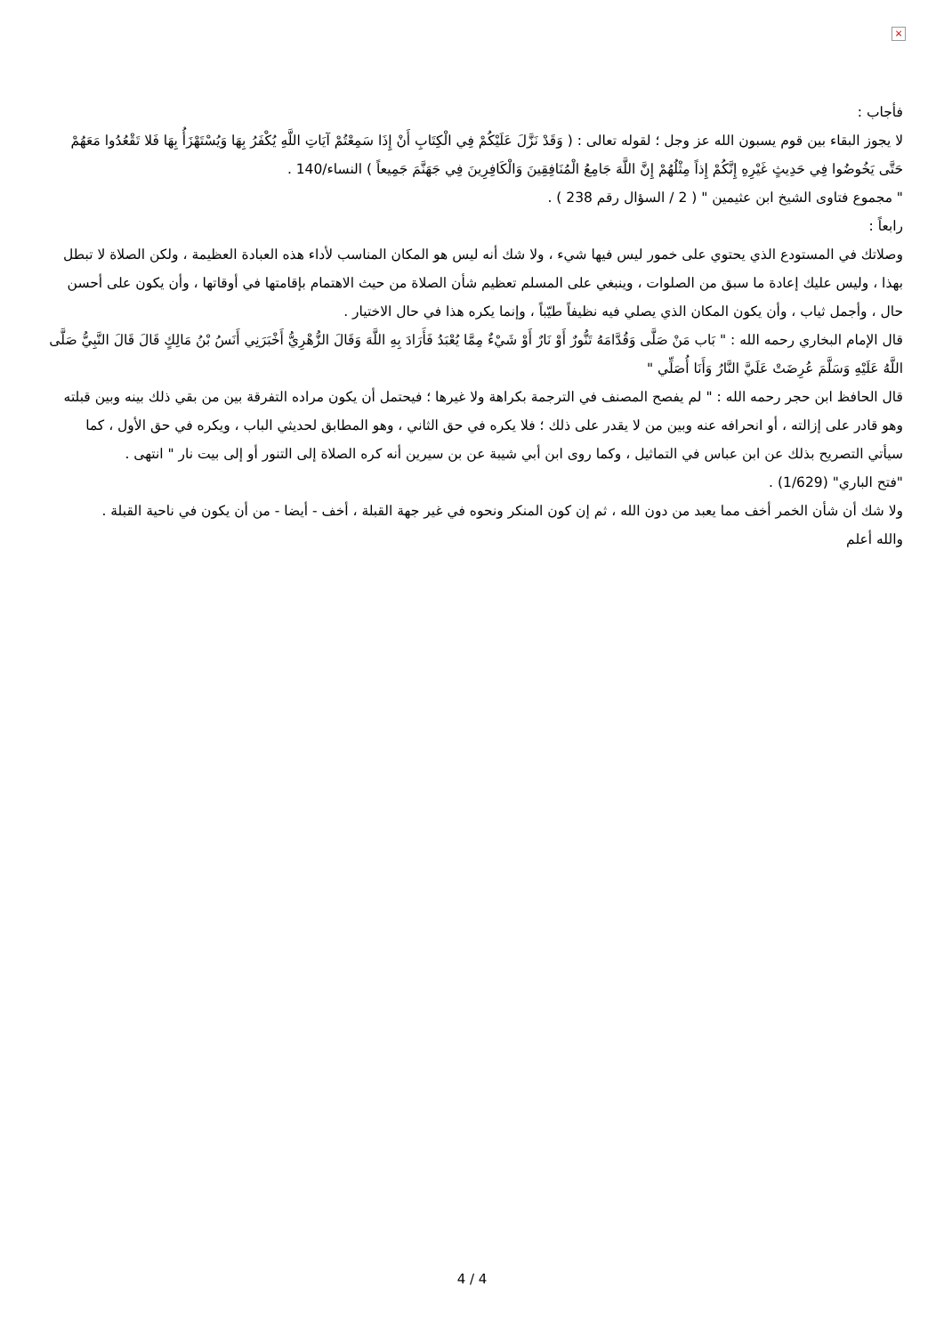×
فأجاب :
لا يجوز البقاء بين قوم يسبون الله عز وجل ؛ لقوله تعالى : ( وَقَدْ نَزَّلَ عَلَيْكُمْ فِي الْكِتَابِ أَنْ إِذَا سَمِعْتُمْ آيَاتِ اللَّهِ يُكْفَرُ بِهَا وَيُسْتَهْزَأُ بِهَا فَلا تَقْعُدُوا مَعَهُمْ حَتَّى يَخُوضُوا فِي حَدِيثٍ غَيْرِهِ إِنَّكُمْ إِذاً مِثْلُهُمْ إِنَّ اللَّهَ جَامِعُ الْمُنَافِقِينَ وَالْكَافِرِينَ فِي جَهَنَّمَ جَمِيعاً ) النساء/140 .
" مجموع فتاوى الشيخ ابن عثيمين " ( 2 / السؤال رقم 238 ) .
رابعاً :
وصلاتك في المستودع الذي يحتوي على خمور ليس فيها شيء ، ولا شك أنه ليس هو المكان المناسب لأداء هذه العبادة العظيمة ، ولكن الصلاة لا تبطل بهذا ، وليس عليك إعادة ما سبق من الصلوات ، وينبغي على المسلم تعظيم شأن الصلاة من حيث الاهتمام بإقامتها في أوقاتها ، وأن يكون على أحسن حال ، وأجمل ثياب ، وأن يكون المكان الذي يصلي فيه نظيفاً طيّباً ، وإنما يكره هذا في حال الاختيار .
قال الإمام البخاري رحمه الله : " بَاب مَنْ صَلَّى وَقُدَّامَهُ تَنُّورٌ أَوْ نَارٌ أَوْ شَيْءٌ مِمَّا يُعْبَدُ فَأَرَادَ بِهِ اللَّهَ وَقَالَ الزُّهْرِيُّ أَخْبَرَنِي أَنَسُ بْنُ مَالِكٍ قَالَ قَالَ النَّبِيُّ صَلَّى اللَّهُ عَلَيْهِ وَسَلَّمَ عُرِضَتْ عَلَيَّ النَّارُ وَأَنَا أُصَلِّي "
قال الحافظ ابن حجر رحمه الله : " لم يفصح المصنف في الترجمة بكراهة ولا غيرها ؛ فيحتمل أن يكون مراده التفرقة بين من بقي ذلك بينه وبين قبلته وهو قادر على إزالته ، أو انحرافه عنه وبين من لا يقدر على ذلك ؛ فلا يكره في حق الثاني ، وهو المطابق لحديثي الباب ، ويكره في حق الأول ، كما سيأتي التصريح بذلك عن ابن عباس في التماثيل ، وكما روى ابن أبي شيبة عن بن سيرين أنه كره الصلاة إلى التنور أو إلى بيت نار " انتهى .
"فتح الباري" (1/629) .
ولا شك أن شأن الخمر أخف مما يعبد من دون الله ، ثم إن كون المنكر ونحوه في غير جهة القبلة ، أخف - أيضا - من أن يكون في ناحية القبلة .
والله أعلم
4 / 4